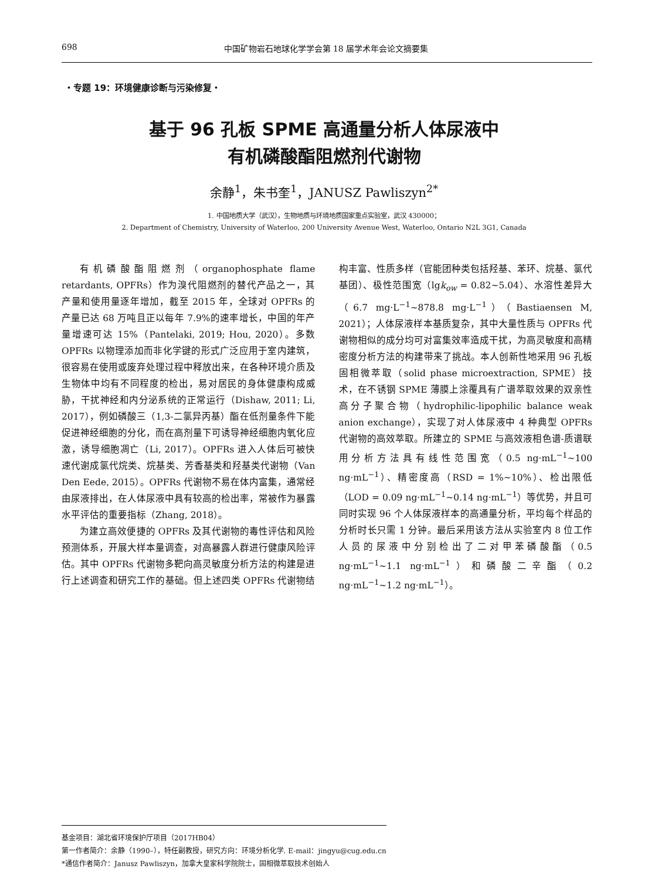698 中国矿物岩石地球化学学会第 18 届学术年会论文摘要集
・专题 19：环境健康诊断与污染修复・
基于 96 孔板 SPME 高通量分析人体尿液中
有机磷酸酯阻燃剂代谢物
余静<sup>1</sup>，朱书奎<sup>1</sup>，JANUSZ Pawliszyn<sup>2*</sup>
1. 中国地质大学（武汉），生物地质与环境地质国家重点实验室，武汉 430000；
2. Department of Chemistry, University of Waterloo, 200 University Avenue West, Waterloo, Ontario N2L 3G1, Canada
有机磷酸酯阻燃剂（organophosphate flame retardants, OPFRs）作为溴代阻燃剂的替代产品之一，其产量和使用量逐年增加，截至 2015 年，全球对 OPFRs 的产量已达 68 万吨且正以每年 7.9%的速率增长，中国的年产量增速可达 15%（Pantelaki, 2019; Hou, 2020）。多数 OPFRs 以物理添加而非化学键的形式广泛应用于室内建筑，很容易在使用或废弃处理过程中释放出来，在各种环境介质及生物体中均有不同程度的检出，易对居民的身体健康构成威胁，干扰神经和内分泌系统的正常运行（Dishaw, 2011; Li, 2017），例如磷酸三（1,3-二氯异丙基）酯在低剂量条件下能促进神经细胞的分化，而在高剂量下可诱导神经细胞内氧化应激，诱导细胞凋亡（Li, 2017）。OPFRs 进入人体后可被快速代谢成氯代烷类、烷基类、芳香基类和羟基类代谢物（Van Den Eede, 2015）。OPFRs 代谢物不易在体内富集，通常经由尿液排出，在人体尿液中具有较高的检出率，常被作为暴露水平评估的重要指标（Zhang, 2018）。
为建立高效便捷的 OPFRs 及其代谢物的毒性评估和风险预测体系，开展大样本量调查，对高暴露人群进行健康风险评估。其中 OPFRs 代谢物多靶向高灵敏度分析方法的构建是进行上述调查和研究工作的基础。但上述四类 OPFRs 代谢物结构丰富、性质多样（官能团种类包括羟基、苯环、烷基、氯代基团）、极性范围宽（lgk<sub>ow</sub> = 0.82~5.04）、水溶性差异大（6.7 mg·L<sup>−1</sup>~878.8 mg·L<sup>−1</sup>）（Bastiaensen M, 2021）；人体尿液样本基质复杂，其中大量性质与 OPFRs 代谢物相似的成分均可对富集效率造成干扰，为高灵敏度和高精密度分析方法的构建带来了挑战。本人创新性地采用 96 孔板固相微萃取（solid phase microextraction, SPME）技术，在不锈钢 SPME 薄膜上涂覆具有广谱萃取效果的双亲性高分子聚合物（hydrophilic-lipophilic balance weak anion exchange），实现了对人体尿液中 4 种典型 OPFRs 代谢物的高效萃取。所建立的 SPME 与高效液相色谱-质谱联用分析方法具有线性范围宽（0.5 ng·mL<sup>−1</sup>~100 ng·mL<sup>−1</sup>）、精密度高（RSD = 1%~10%）、检出限低（LOD = 0.09 ng·mL<sup>−1</sup>~0.14 ng·mL<sup>−1</sup>）等优势，并且可同时实现 96 个人体尿液样本的高通量分析，平均每个样品的分析时长只需 1 分钟。最后采用该方法从实验室内 8 位工作人员的尿液中分别检出了二对甲苯磷酸酯（0.5 ng·mL<sup>−1</sup>~1.1 ng·mL<sup>−1</sup>）和磷酸二辛酯（0.2 ng·mL<sup>−1</sup>~1.2 ng·mL<sup>−1</sup>）。
基金项目：湖北省环境保护厅项目（2017HB04）
第一作者简介：余静（1990–），特任副教授，研究方向：环境分析化学. E-mail：jingyu@cug.edu.cn
*通信作者简介：Janusz Pawliszyn，加拿大皇家科学院院士，固相微萃取技术创始人